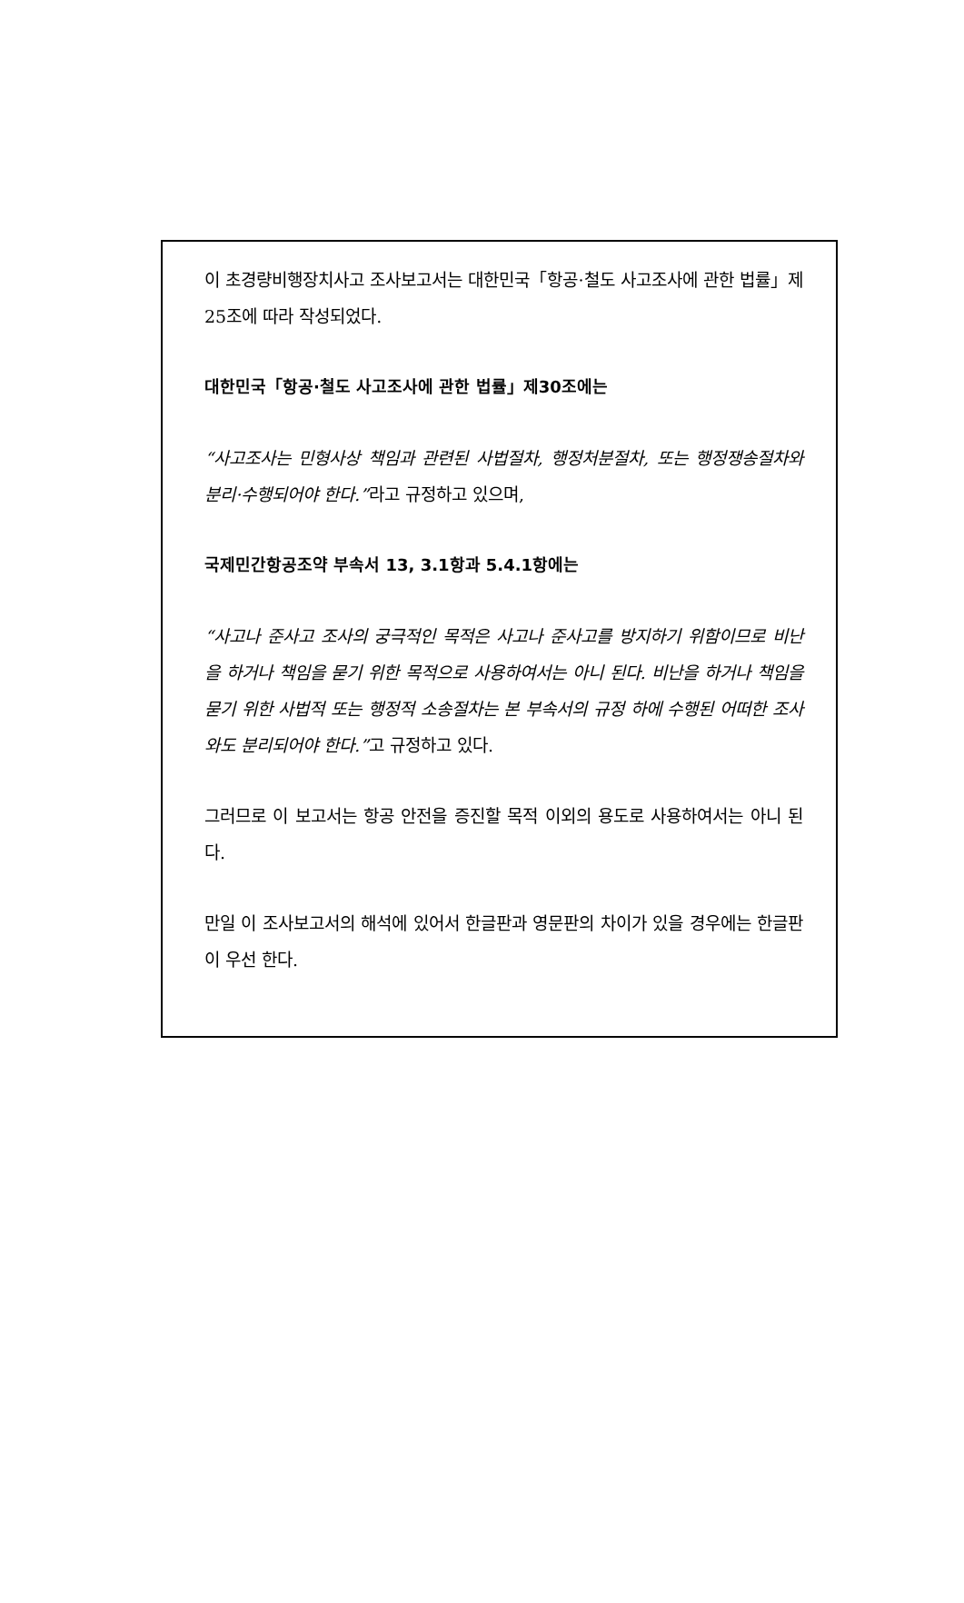이 초경량비행장치사고 조사보고서는 대한민국「항공·철도 사고조사에 관한 법률」제25조에 따라 작성되었다.
대한민국「항공·철도 사고조사에 관한 법률」제30조에는
“사고조사는 민형사상 책임과 관련된 사법절차, 행정처분절차, 또는 행정쟁송절차와 분리·수행되어야 한다.”라고 규정하고 있으며,
국제민간항공조약 부속서 13, 3.1항과 5.4.1항에는
“사고나 준사고 조사의 궁극적인 목적은 사고나 준사고를 방지하기 위함이므로 비난을 하거나 책임을 묻기 위한 목적으로 사용하여서는 아니 된다. 비난을 하거나 책임을 묻기 위한 사법적 또는 행정적 소송절차는 본 부속서의 규정 하에 수행된 어떠한 조사와도 분리되어야 한다.”고 규정하고 있다.
그러므로 이 보고서는 항공 안전을 증진할 목적 이외의 용도로 사용하여서는 아니 된다.
만일 이 조사보고서의 해석에 있어서 한글판과 영문판의 차이가 있을 경우에는 한글판이 우선 한다.